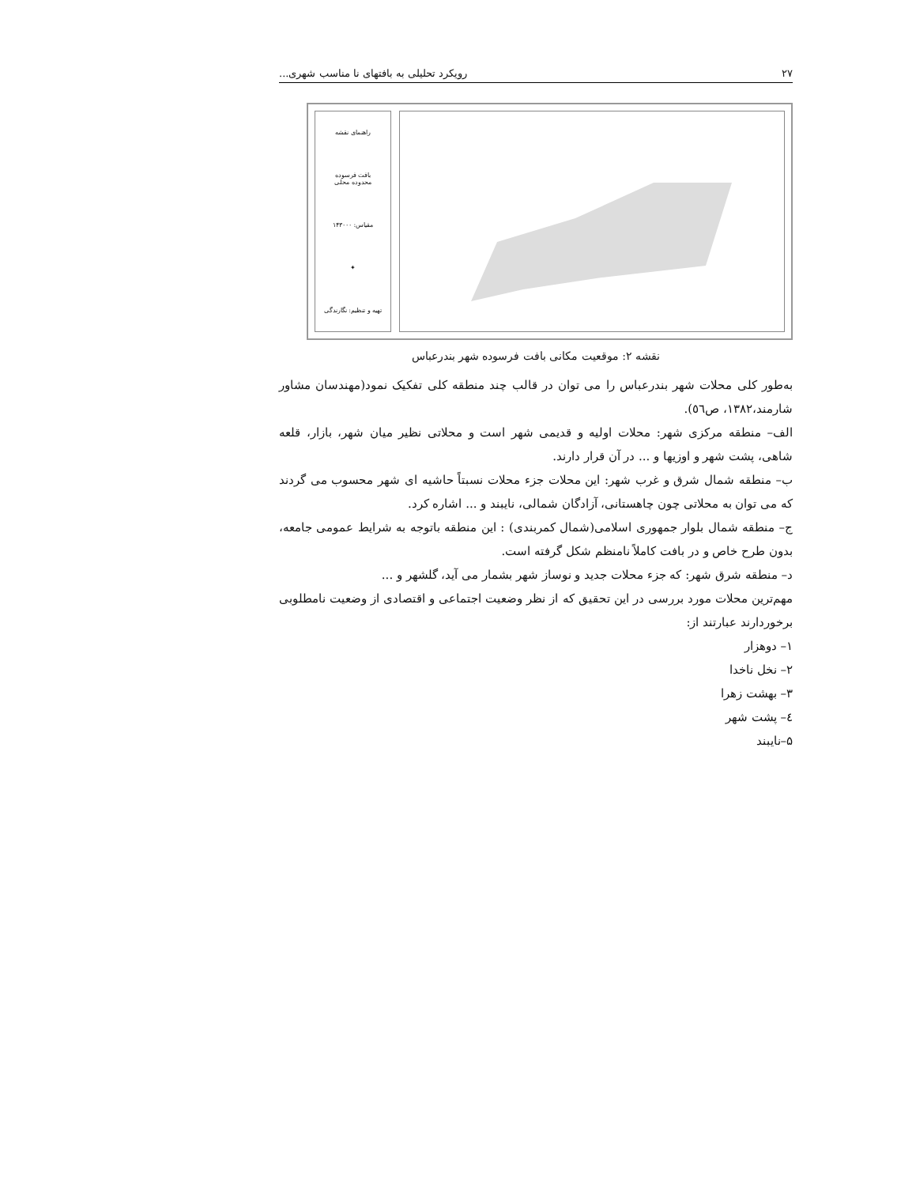۲۷ رویکرد تحلیلی به بافتهای نا مناسب شهری...
راهنمای نقشه
بافت فرسوده
محدوده محلی
مقیاس: ۱۴۳۰۰۰
✦
تهیه و تنظیم: نگارندگی
نقشه ۲: موقعیت مکانی بافت فرسوده شهر بندرعباس
به‌طور کلی محلات شهر بندرعباس را می توان در قالب چند منطقه کلی تفکیک نمود(مهندسان مشاور شارمند،۱۳۸۲، ص٥٦).
الف– منطقه مرکزی شهر: محلات اولیه و قدیمی شهر است و محلاتی نظیر میان شهر، بازار، قلعه شاهی، پشت شهر و اوزیها و ... در آن قرار دارند.
ب– منطقه شمال شرق و غرب شهر: این محلات جزء محلات نسبتاً حاشیه ای شهر محسوب می گردند که می توان به محلاتی چون چاهستانی، آزادگان شمالی، نایبند و ... اشاره کرد.
ج– منطقه شمال بلوار جمهوری اسلامی(شمال کمربندی) : این منطقه باتوجه به شرایط عمومی جامعه، بدون طرح خاص و در بافت کاملاً نامنظم شکل گرفته است.
د– منطقه شرق شهر: که جزء محلات جدید و نوساز شهر بشمار می آید، گلشهر و ...
مهم‌ترین محلات مورد بررسی در این تحقیق که از نظر وضعیت اجتماعی و اقتصادی از وضعیت نامطلوبی برخوردارند عبارتند از:
۱– دوهزار
۲– نخل ناخدا
۳– بهشت زهرا
٤– پشت شهر
۵–نایبند